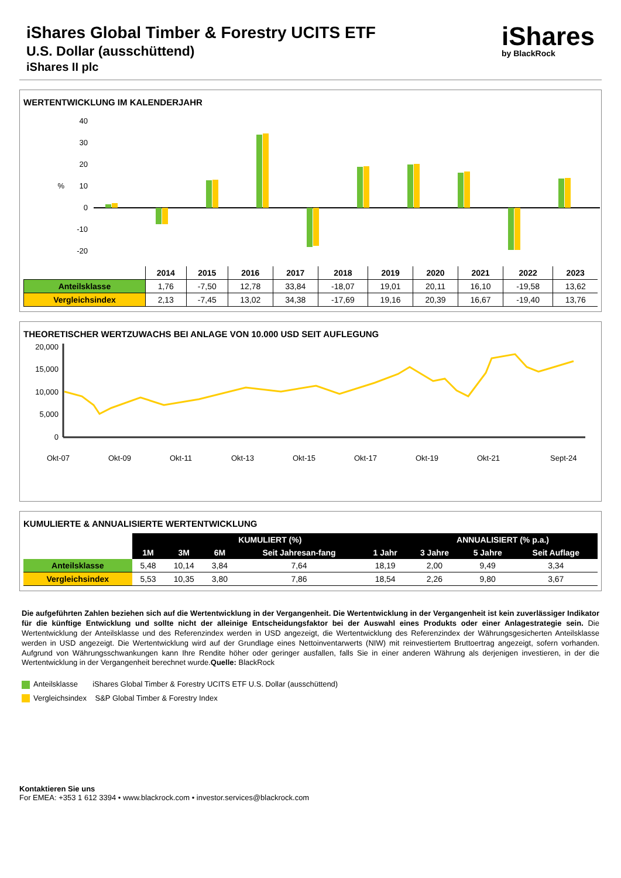iShares Global Timber & Forestry UCITS ETF
U.S. Dollar (ausschüttend)
iShares II plc
iShares
by BlackRock
WERTENTWICKLUNG IM KALENDERJAHR
40
30
20
10
0
-10
-20
%
| | 2014 | 2015 | 2016 | 2017 | 2018 | 2019 | 2020 | 2021 | 2022 | 2023 |
| --- | --- | --- | --- | --- | --- | --- | --- | --- | --- | --- |
| Anteilsklasse | 1,76 | -7,50 | 12,78 | 33,84 | -18,07 | 19,01 | 20,11 | 16,10 | -19,58 | 13,62 |
| Vergleichsindex | 2,13 | -7,45 | 13,02 | 34,38 | -17,69 | 19,16 | 20,39 | 16,67 | -19,40 | 13,76 |
THEORETISCHER WERTZUWACHS BEI ANLAGE VON 10.000 USD SEIT AUFLEGUNG
20,000
15,000
10,000
5,000
0
Okt-07
Okt-09
Okt-11
Okt-13
Okt-15
Okt-17
Okt-19
Okt-21
Sept-24
KUMULIERTE & ANNUALISIERTE WERTENTWICKLUNG
| | KUMULIERT (%) | | | | | ANNUALISIERT (% p.a.) | | |
| | 1M | 3M | 6M | Seit Jahresan-fang | 1 Jahr | 3 Jahre | 5 Jahre | Seit Auflage |
| Anteilsklasse | 5,48 | 10,14 | 3,84 | 7,64 | 18,19 | 2,00 | 9,49 | 3,34 |
| Vergleichsindex | 5,53 | 10,35 | 3,80 | 7,86 | 18,54 | 2,26 | 9,80 | 3,67 |
Die aufgeführten Zahlen beziehen sich auf die Wertentwicklung in der Vergangenheit. Die Wertentwicklung in der Vergangenheit ist kein zuverlässiger Indikator für die künftige Entwicklung und sollte nicht der alleinige Entscheidungsfaktor bei der Auswahl eines Produkts oder einer Anlagestrategie sein. Die Wertentwicklung der Anteilsklasse und des Referenzindex werden in USD angezeigt, die Wertentwicklung des Referenzindex der Währungsgesicherten Anteilsklasse werden in USD angezeigt. Die Wertentwicklung wird auf der Grundlage eines Nettoinventarwerts (NIW) mit reinvestiertem Bruttoertrag angezeigt, sofern vorhanden. Aufgrund von Währungsschwankungen kann Ihre Rendite höher oder geringer ausfallen, falls Sie in einer anderen Währung als derjenigen investieren, in der die Wertentwicklung in der Vergangenheit berechnet wurde.Quelle: BlackRock
Anteilsklasse iShares Global Timber & Forestry UCITS ETF U.S. Dollar (ausschüttend)
Vergleichsindex S&P Global Timber & Forestry Index
Kontaktieren Sie uns
For EMEA: +353 1 612 3394 • www.blackrock.com • investor.services@blackrock.com